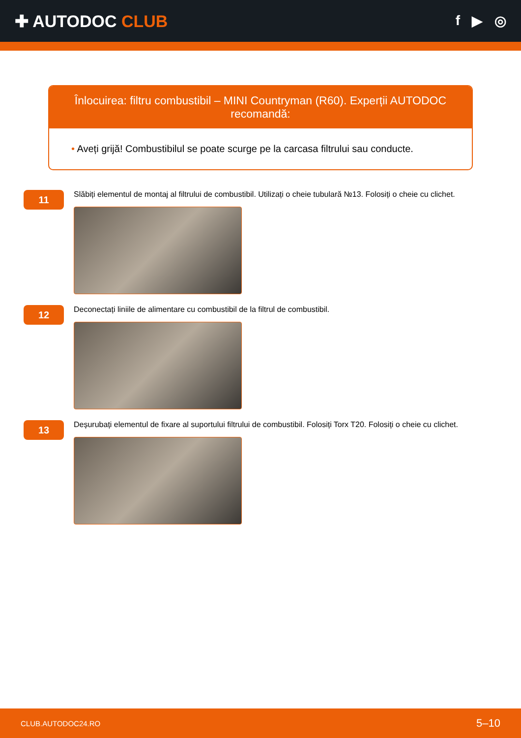✚ AUTODOC CLUB
f ▶ ◎
Înlocuirea: filtru combustibil – MINI Countryman (R60). Experții AUTODOC recomandă:
• Aveți grijă! Combustibilul se poate scurge pe la carcasa filtrului sau conducte.
11
Slăbiți elementul de montaj al filtrului de combustibil. Utilizați o cheie tubulară №13. Folosiți o cheie cu clichet.
12
Deconectați liniile de alimentare cu combustibil de la filtrul de combustibil.
13
Deșurubați elementul de fixare al suportului filtrului de combustibil. Folosiți Torx T20. Folosiți o cheie cu clichet.
CLUB.AUTODOC24.RO 5–10